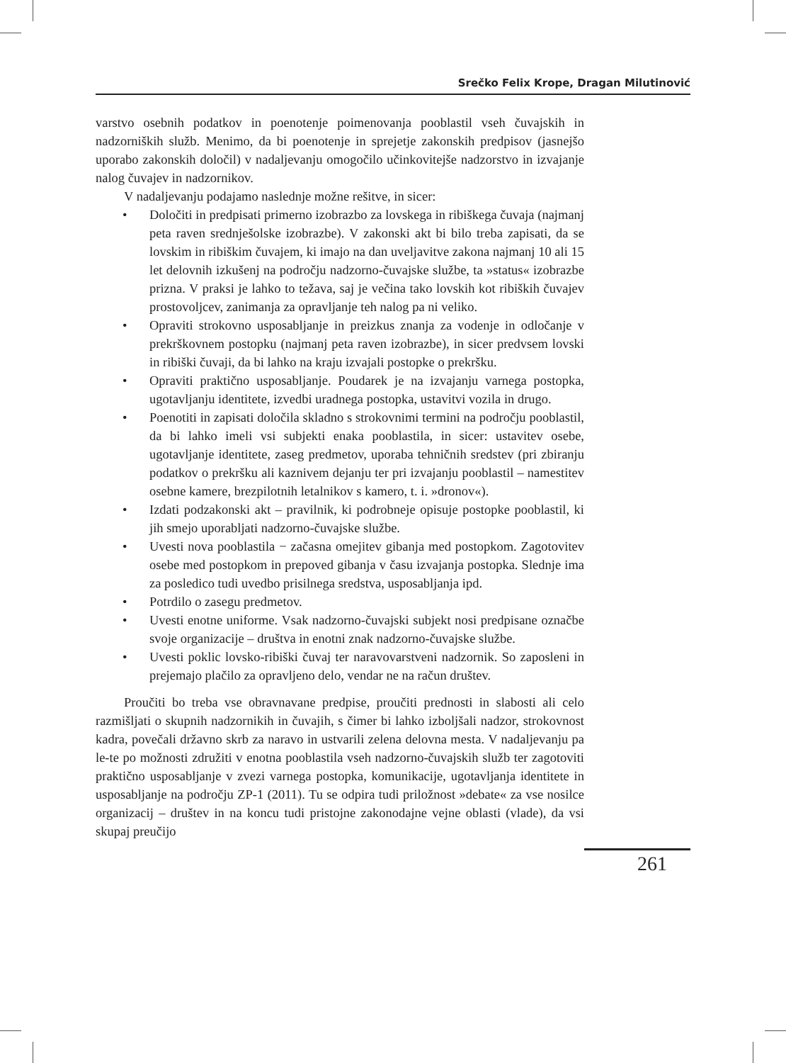Srečko Felix Krope, Dragan Milutinović
varstvo osebnih podatkov in poenotenje poimenovanja pooblastil vseh čuvajskih in nadzorniških služb. Menimo, da bi poenotenje in sprejetje zakonskih predpisov (jasnejšo uporabo zakonskih določil) v nadaljevanju omogočilo učinkovitejše nadzorstvo in izvajanje nalog čuvajev in nadzornikov.
V nadaljevanju podajamo naslednje možne rešitve, in sicer:
• Določiti in predpisati primerno izobrazbo za lovskega in ribiškega čuvaja (najmanj peta raven srednješolske izobrazbe). V zakonski akt bi bilo treba zapisati, da se lovskim in ribiškim čuvajem, ki imajo na dan uveljavitve zakona najmanj 10 ali 15 let delovnih izkušenj na področju nadzorno-čuvajske službe, ta »status« izobrazbe prizna. V praksi je lahko to težava, saj je večina tako lovskih kot ribiških čuvajev prostovoljcev, zanimanja za opravljanje teh nalog pa ni veliko.
• Opraviti strokovno usposabljanje in preizkus znanja za vodenje in odločanje v prekrškovnem postopku (najmanj peta raven izobrazbe), in sicer predvsem lovski in ribiški čuvaji, da bi lahko na kraju izvajali postopke o prekršku.
• Opraviti praktično usposabljanje. Poudarek je na izvajanju varnega postopka, ugotavljanju identitete, izvedbi uradnega postopka, ustavitvi vozila in drugo.
• Poenotiti in zapisati določila skladno s strokovnimi termini na področju pooblastil, da bi lahko imeli vsi subjekti enaka pooblastila, in sicer: ustavitev osebe, ugotavljanje identitete, zaseg predmetov, uporaba tehničnih sredstev (pri zbiranju podatkov o prekršku ali kaznivem dejanju ter pri izvajanju pooblastil – namestitev osebne kamere, brezpilotnih letalnikov s kamero, t. i. »dronov«).
• Izdati podzakonski akt – pravilnik, ki podrobneje opisuje postopke pooblastil, ki jih smejo uporabljati nadzorno-čuvajske službe.
• Uvesti nova pooblastila − začasna omejitev gibanja med postopkom. Zagotovitev osebe med postopkom in prepoved gibanja v času izvajanja postopka. Slednje ima za posledico tudi uvedbo prisilnega sredstva, usposabljanja ipd.
• Potrdilo o zasegu predmetov.
• Uvesti enotne uniforme. Vsak nadzorno-čuvajski subjekt nosi predpisane označbe svoje organizacije – društva in enotni znak nadzorno-čuvajske službe.
• Uvesti poklic lovsko-ribiški čuvaj ter naravovarstveni nadzornik. So zaposleni in prejemajo plačilo za opravljeno delo, vendar ne na račun društev.
Proučiti bo treba vse obravnavane predpise, proučiti prednosti in slabosti ali celo razmišljati o skupnih nadzornikih in čuvajih, s čimer bi lahko izboljšali nadzor, strokovnost kadra, povečali državno skrb za naravo in ustvarili zelena delovna mesta. V nadaljevanju pa le-te po možnosti združiti v enotna pooblastila vseh nadzorno-čuvajskih služb ter zagotoviti praktično usposabljanje v zvezi varnega postopka, komunikacije, ugotavljanja identitete in usposabljanje na področju ZP-1 (2011). Tu se odpira tudi priložnost »debate« za vse nosilce organizacij – društev in na koncu tudi pristojne zakonodajne vejne oblasti (vlade), da vsi skupaj preučijo
261